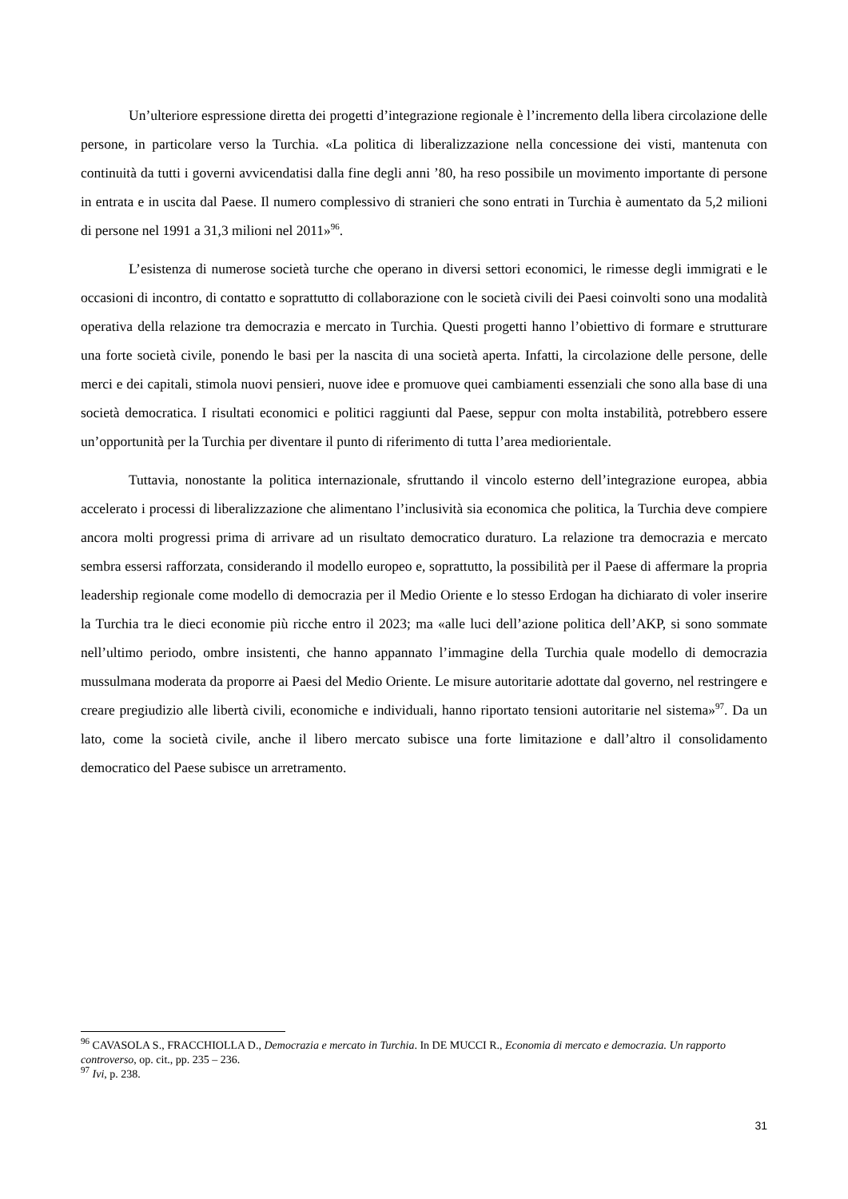Un’ulteriore espressione diretta dei progetti d’integrazione regionale è l’incremento della libera circolazione delle persone, in particolare verso la Turchia. «La politica di liberalizzazione nella concessione dei visti, mantenuta con continuità da tutti i governi avvicendatisi dalla fine degli anni ’80, ha reso possibile un movimento importante di persone in entrata e in uscita dal Paese. Il numero complessivo di stranieri che sono entrati in Turchia è aumentato da 5,2 milioni di persone nel 1991 a 31,3 milioni nel 2011»<sup>96</sup>.
L’esistenza di numerose società turche che operano in diversi settori economici, le rimesse degli immigrati e le occasioni di incontro, di contatto e soprattutto di collaborazione con le società civili dei Paesi coinvolti sono una modalità operativa della relazione tra democrazia e mercato in Turchia. Questi progetti hanno l’obiettivo di formare e strutturare una forte società civile, ponendo le basi per la nascita di una società aperta. Infatti, la circolazione delle persone, delle merci e dei capitali, stimola nuovi pensieri, nuove idee e promuove quei cambiamenti essenziali che sono alla base di una società democratica. I risultati economici e politici raggiunti dal Paese, seppur con molta instabilità, potrebbero essere un’opportunità per la Turchia per diventare il punto di riferimento di tutta l’area mediorientale.
Tuttavia, nonostante la politica internazionale, sfruttando il vincolo esterno dell’integrazione europea, abbia accelerato i processi di liberalizzazione che alimentano l’inclusività sia economica che politica, la Turchia deve compiere ancora molti progressi prima di arrivare ad un risultato democratico duraturo. La relazione tra democrazia e mercato sembra essersi rafforzata, considerando il modello europeo e, soprattutto, la possibilità per il Paese di affermare la propria leadership regionale come modello di democrazia per il Medio Oriente e lo stesso Erdogan ha dichiarato di voler inserire la Turchia tra le dieci economie più ricche entro il 2023; ma «alle luci dell’azione politica dell’AKP, si sono sommate nell’ultimo periodo, ombre insistenti, che hanno appannato l’immagine della Turchia quale modello di democrazia mussulmana moderata da proporre ai Paesi del Medio Oriente. Le misure autoritarie adottate dal governo, nel restringere e creare pregiudizio alle libertà civili, economiche e individuali, hanno riportato tensioni autoritarie nel sistema»<sup>97</sup>. Da un lato, come la società civile, anche il libero mercato subisce una forte limitazione e dall’altro il consolidamento democratico del Paese subisce un arretramento.
<sup>96</sup> CAVASOLA S., FRACCHIOLLA D., Democrazia e mercato in Turchia. In DE MUCCI R., Economia di mercato e democrazia. Un rapporto controverso, op. cit., pp. 235 – 236.
<sup>97</sup> Ivi, p. 238.
31